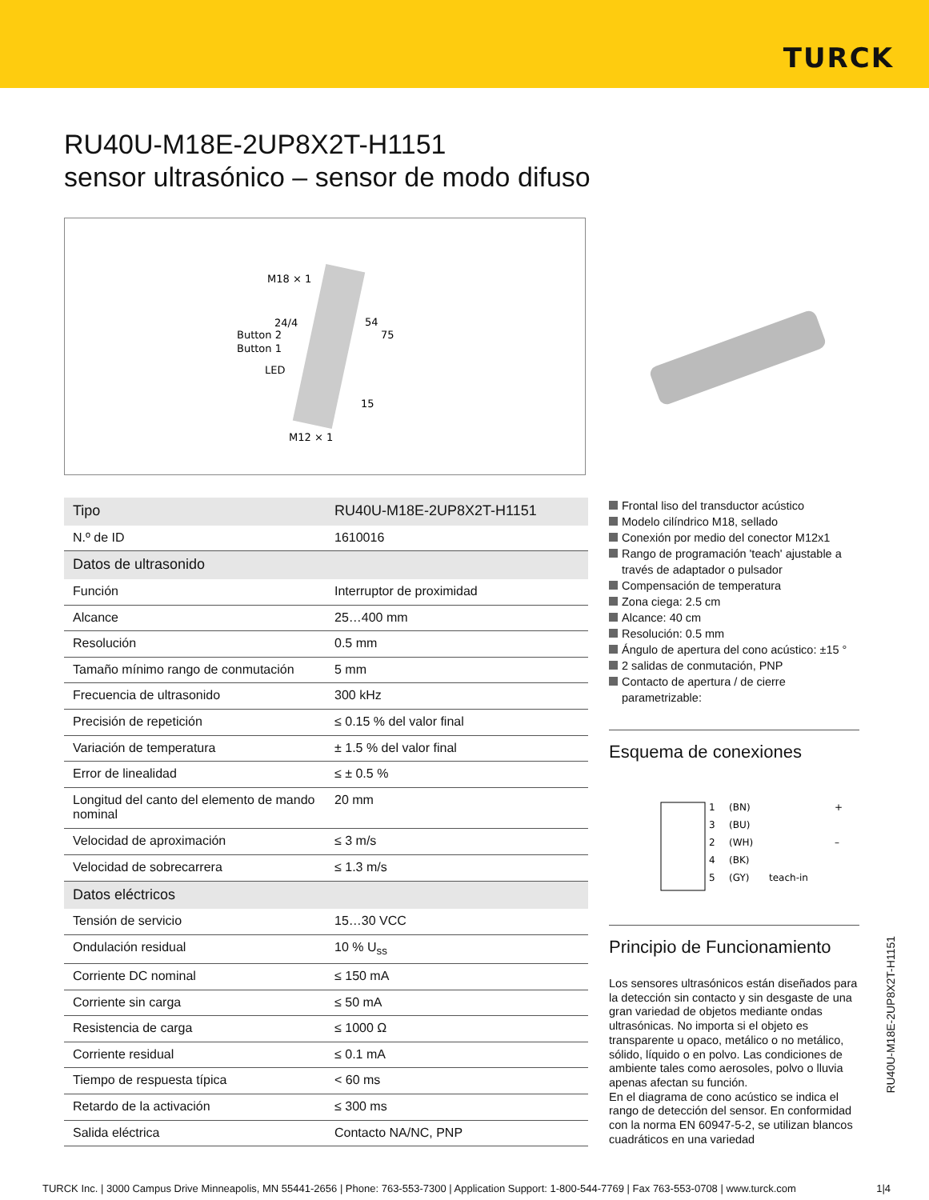TURCK
RU40U-M18E-2UP8X2T-H1151
sensor ultrasónico – sensor de modo difuso
M18 × 1
24/4
Button 2
Button 1
LED
54
75
15
M12 × 1
| Tipo | RU40U-M18E-2UP8X2T-H1151 |
| N.º de ID | 1610016 |
| Datos de ultrasonido | |
| Función | Interruptor de proximidad |
| Alcance | 25…400 mm |
| Resolución | 0.5 mm |
| Tamaño mínimo rango de conmutación | 5 mm |
| Frecuencia de ultrasonido | 300 kHz |
| Precisión de repetición | ≤ 0.15 % del valor final |
| Variación de temperatura | ± 1.5 % del valor final |
| Error de linealidad | ≤ ± 0.5 % |
| Longitud del canto del elemento de mando nominal | 20 mm |
| Velocidad de aproximación | ≤ 3 m/s |
| Velocidad de sobrecarrera | ≤ 1.3 m/s |
| Datos eléctricos | |
| Tensión de servicio | 15…30 VCC |
| Ondulación residual | 10 % U<sub>ss</sub> |
| Corriente DC nominal | ≤ 150 mA |
| Corriente sin carga | ≤ 50 mA |
| Resistencia de carga | ≤ 1000 Ω |
| Corriente residual | ≤ 0.1 mA |
| Tiempo de respuesta típica | < 60 ms |
| Retardo de la activación | ≤ 300 ms |
| Salida eléctrica | Contacto NA/NC, PNP |
Frontal liso del transductor acústico
Modelo cilíndrico M18, sellado
Conexión por medio del conector M12x1
Rango de programación 'teach' ajustable a través de adaptador o pulsador
Compensación de temperatura
Zona ciega: 2.5 cm
Alcance: 40 cm
Resolución: 0.5 mm
Ángulo de apertura del cono acústico: ±15 °
2 salidas de conmutación, PNP
Contacto de apertura / de cierre parametrizable:
Esquema de conexiones
1
(BN)
+
3
(BU)
2
(WH)
–
4
(BK)
5
(GY)
teach-in
Principio de Funcionamiento
Los sensores ultrasónicos están diseñados para la detección sin contacto y sin desgaste de una gran variedad de objetos mediante ondas ultrasónicas. No importa si el objeto es transparente u opaco, metálico o no metálico, sólido, líquido o en polvo. Las condiciones de ambiente tales como aerosoles, polvo o lluvia apenas afectan su función.
En el diagrama de cono acústico se indica el rango de detección del sensor. En conformidad con la norma EN 60947-5-2, se utilizan blancos cuadráticos en una variedad
RU40U-M18E-2UP8X2T-H1151
TURCK Inc. | 3000 Campus Drive Minneapolis, MN 55441-2656 | Phone: 763-553-7300 | Application Support: 1-800-544-7769 | Fax 763-553-0708 | www.turck.com 1|4